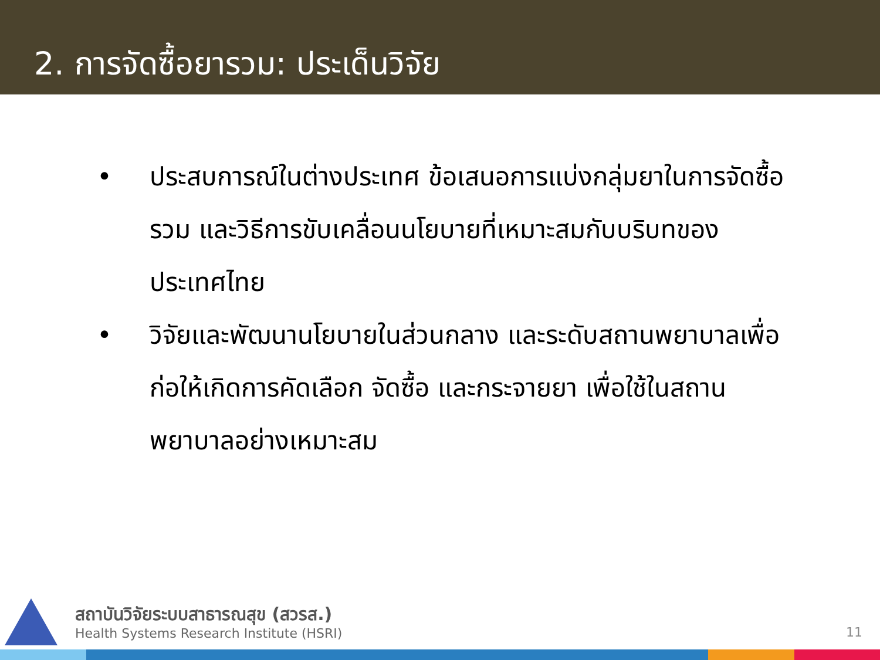2. การจัดซื้อยารวม: ประเด็นวิจัย
• ประสบการณ์ในต่างประเทศ ข้อเสนอการแบ่งกลุ่มยาในการจัดซื้อรวม และวิธีการขับเคลื่อนนโยบายที่เหมาะสมกับบริบทของประเทศไทย
• วิจัยและพัฒนานโยบายในส่วนกลาง และระดับสถานพยาบาลเพื่อก่อให้เกิดการคัดเลือก จัดซื้อ และกระจายยา เพื่อใช้ในสถานพยาบาลอย่างเหมาะสม
สถาบันวิจัยระบบสาธารณสุข (สวรส.)
Health Systems Research Institute (HSRI)
11